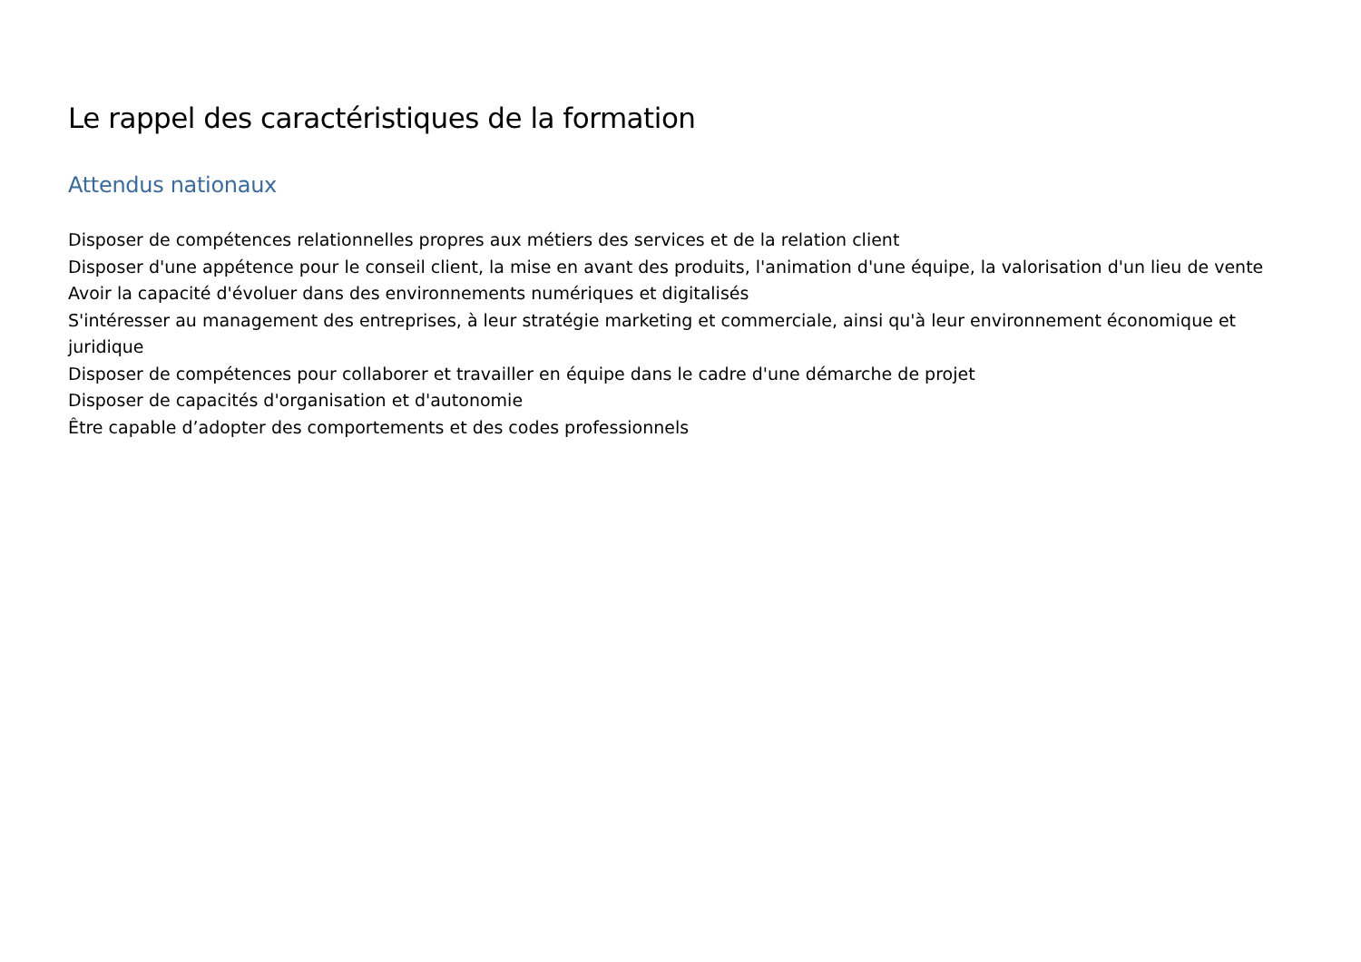Le rappel des caractéristiques de la formation
Attendus nationaux
Disposer de compétences relationnelles propres aux métiers des services et de la relation client
Disposer d'une appétence pour le conseil client, la mise en avant des produits, l'animation d'une équipe, la valorisation d'un lieu de vente
Avoir la capacité d'évoluer dans des environnements numériques et digitalisés
S'intéresser au management des entreprises, à leur stratégie marketing et commerciale, ainsi qu'à leur environnement économique et juridique
Disposer de compétences pour collaborer et travailler en équipe dans le cadre d'une démarche de projet
Disposer de capacités d'organisation et d'autonomie
Être capable d’adopter des comportements et des codes professionnels